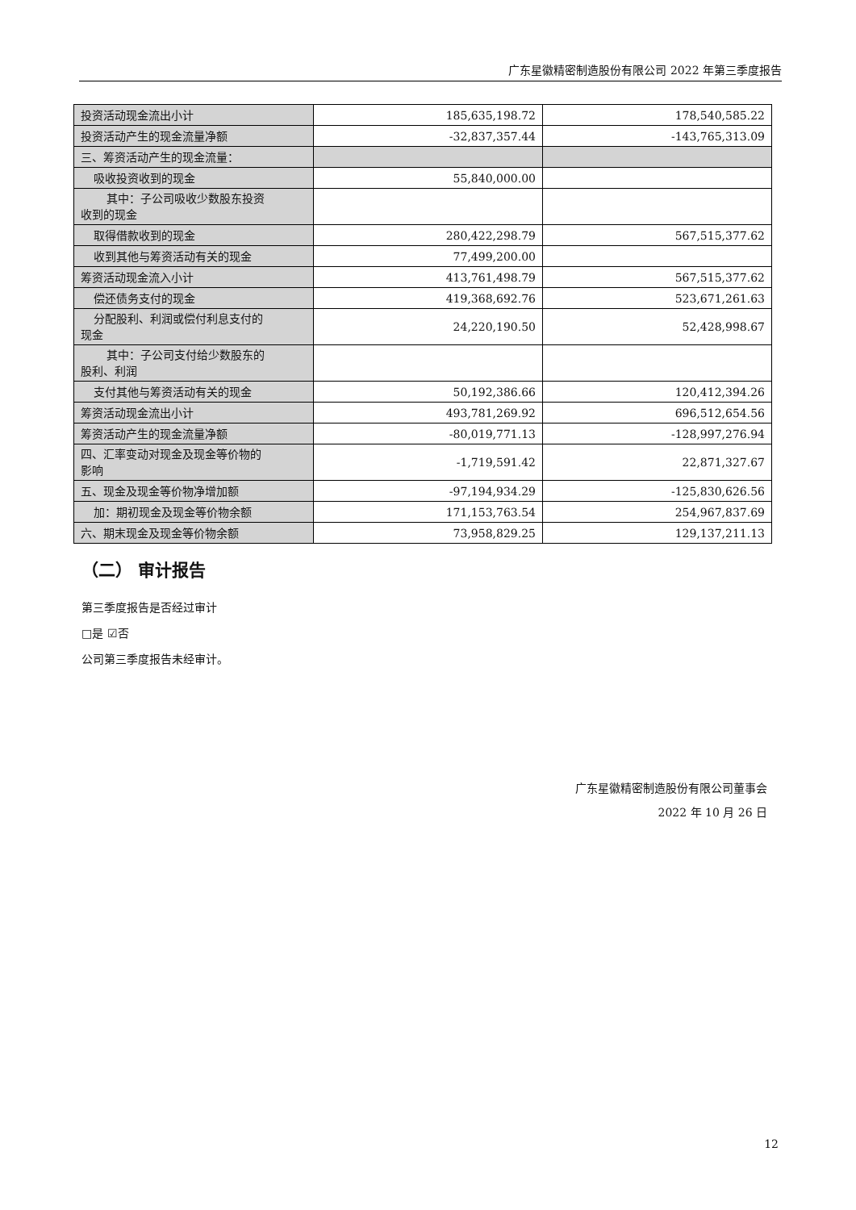广东星徽精密制造股份有限公司 2022 年第三季度报告
| 投资活动现金流出小计 | 185,635,198.72 | 178,540,585.22 |
| 投资活动产生的现金流量净额 | -32,837,357.44 | -143,765,313.09 |
| 三、筹资活动产生的现金流量： | | |
| 吸收投资收到的现金 | 55,840,000.00 | |
| 其中：子公司吸收少数股东投资 收到的现金 | | |
| 取得借款收到的现金 | 280,422,298.79 | 567,515,377.62 |
| 收到其他与筹资活动有关的现金 | 77,499,200.00 | |
| 筹资活动现金流入小计 | 413,761,498.79 | 567,515,377.62 |
| 偿还债务支付的现金 | 419,368,692.76 | 523,671,261.63 |
| 分配股利、利润或偿付利息支付的 现金 | 24,220,190.50 | 52,428,998.67 |
| 其中：子公司支付给少数股东的 股利、利润 | | |
| 支付其他与筹资活动有关的现金 | 50,192,386.66 | 120,412,394.26 |
| 筹资活动现金流出小计 | 493,781,269.92 | 696,512,654.56 |
| 筹资活动产生的现金流量净额 | -80,019,771.13 | -128,997,276.94 |
| 四、汇率变动对现金及现金等价物的 影响 | -1,719,591.42 | 22,871,327.67 |
| 五、现金及现金等价物净增加额 | -97,194,934.29 | -125,830,626.56 |
| 加：期初现金及现金等价物余额 | 171,153,763.54 | 254,967,837.69 |
| 六、期末现金及现金等价物余额 | 73,958,829.25 | 129,137,211.13 |
（二） 审计报告
第三季度报告是否经过审计
□是 ☑否
公司第三季度报告未经审计。
广东星徽精密制造股份有限公司董事会
2022 年 10 月 26 日
12